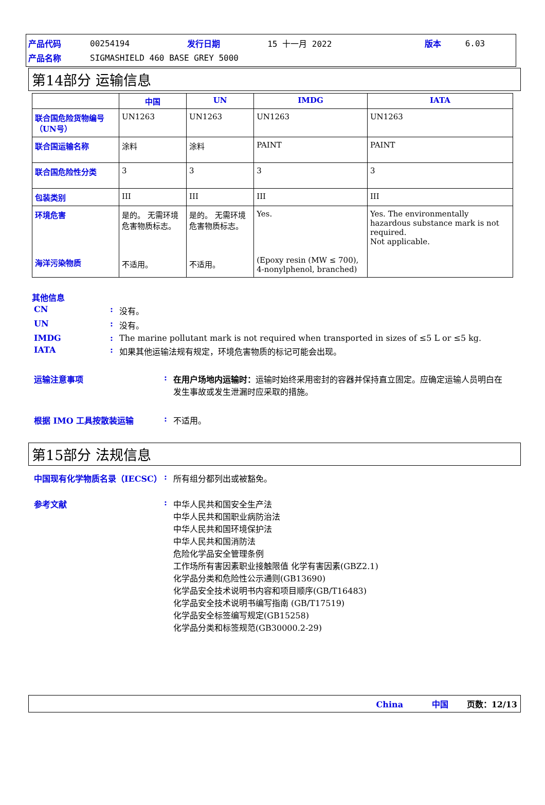| 产品代码 | 00254194 | 发行日期 | 15 十一月 2022 | 版本 | 6.03 |
| 产品名称 | SIGMASHIELD 460 BASE GREY 5000 | | | | |
第14部分 运输信息
| | 中国 | UN | IMDG | IATA |
| --- | --- | --- | --- | --- |
| 联合国危险货物编号（UN号） | UN1263 | UN1263 | UN1263 | UN1263 |
| 联合国运输名称 | 涂料 | 涂料 | PAINT | PAINT |
| 联合国危险性分类 | 3 | 3 | 3 | 3 |
| 包装类别 | III | III | III | III |
| 环境危害 海洋污染物质 | 是的。 无需环境危害物质标志。 不适用。 | 是的。 无需环境危害物质标志。 不适用。 | Yes. (Epoxy resin (MW ≤ 700), 4-nonylphenol, branched) | Yes. The environmentally hazardous substance mark is not required. Not applicable. |
其他信息
| CN | : | 没有。 |
| UN | : | 没有。 |
| IMDG | : | The marine pollutant mark is not required when transported in sizes of ≤5 L or ≤5 kg. |
| IATA | : | 如果其他运输法规有规定，环境危害物质的标记可能会出现。 |
| 运输注意事项 | : | 在用户场地内运输时： 运输时始终采用密封的容器并保持直立固定。应确定运输人员明白在发生事故或发生泄漏时应采取的措施。 |
| 根据 IMO 工具按散装运输 | : | 不适用。 |
第15部分 法规信息
| 中国现有化学物质名录（IECSC） | : | 所有组分都列出或被豁免。 |
| 参考文献 | : | 中华人民共和国安全生产法 中华人民共和国职业病防治法 中华人民共和国环境保护法 中华人民共和国消防法 危险化学品安全管理条例 工作场所有害因素职业接触限值 化学有害因素(GBZ2.1) 化学品分类和危险性公示通则(GB13690) 化学品安全技术说明书内容和项目顺序(GB/T16483) 化学品安全技术说明书编写指南 (GB/T17519) 化学品安全标签编写规定(GB15258) 化学品分类和标签规范(GB30000.2-29) |
China 中国 页数：12/13